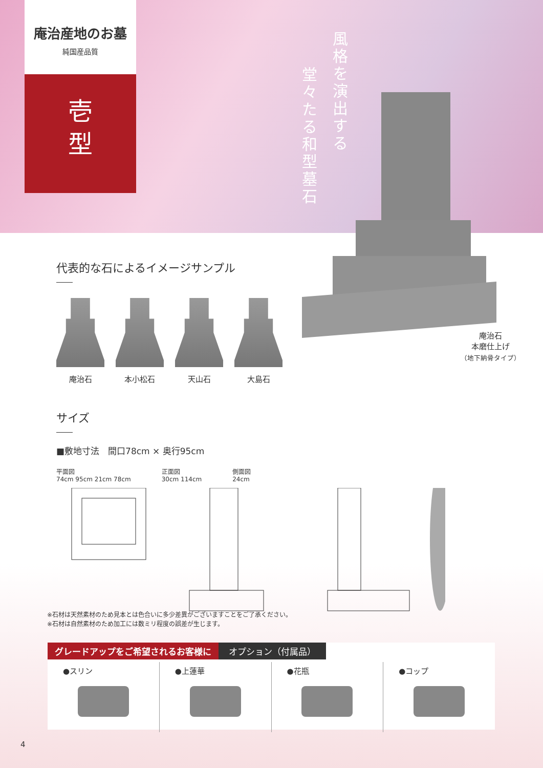庵治産地のお墓
純国産品質
壱
型
風格を演出する
堂々たる和型墓石
庵治石
本磨仕上げ
（地下納骨タイプ）
代表的な石によるイメージサンプル
庵治石 本小松石 天山石 大島石
サイズ
■敷地寸法　間口78cm × 奥行95cm
平面図
74cm 95cm 21cm 78cm
正面図
30cm 114cm
側面図
24cm
※石材は天然素材のため見本とは色合いに多少差異がございますことをご了承ください。
※石材は自然素材のため加工には数ミリ程度の誤差が生じます。
グレードアップをご希望されるお客様に オプション（付属品）
●スリン ●上蓮華 ●花瓶 ●コップ
4